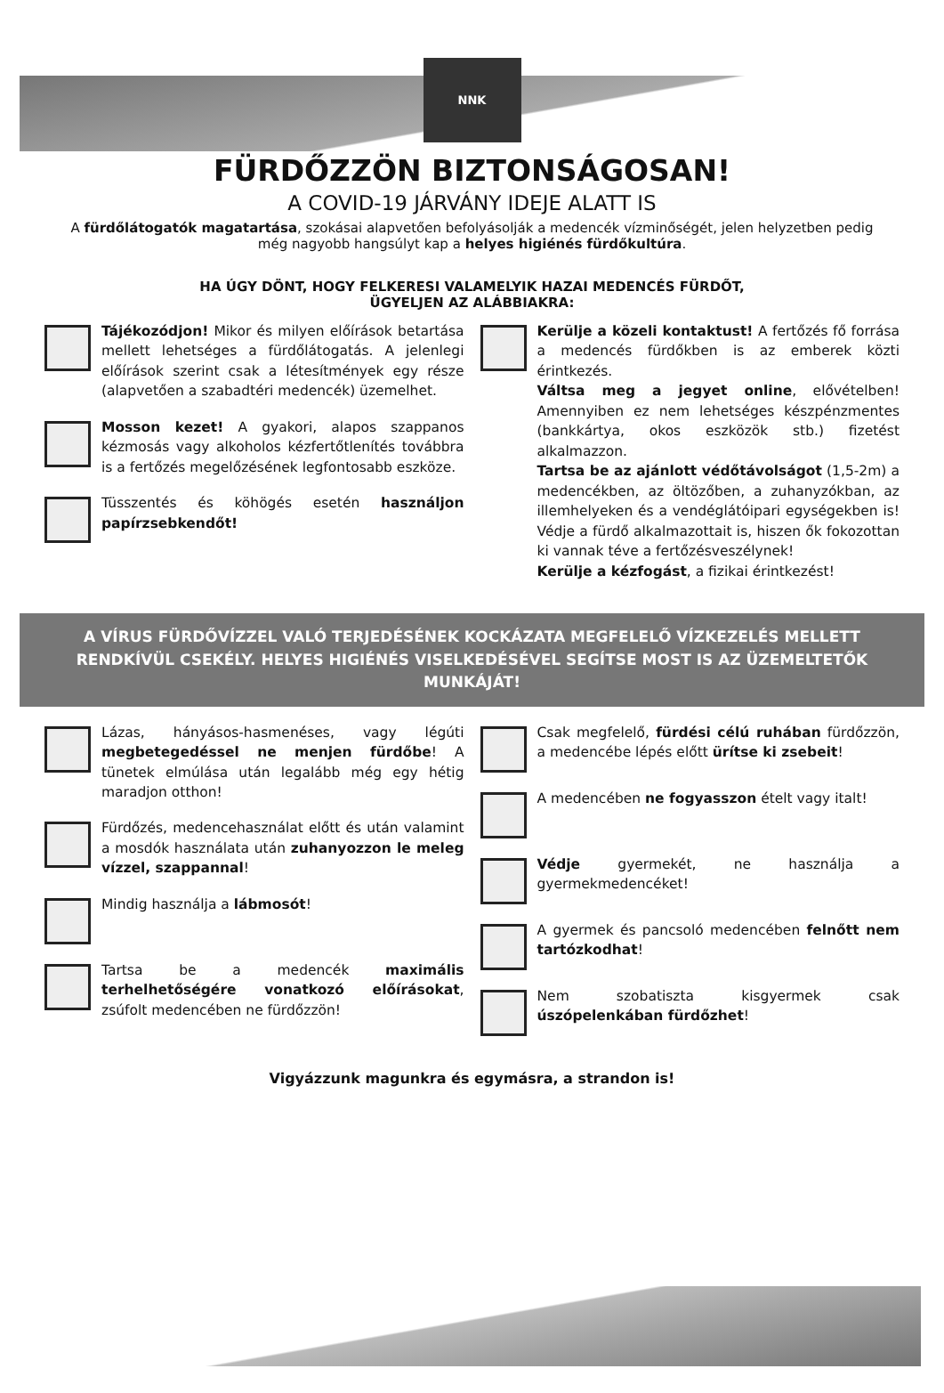NNK
FÜRDŐZZÖN BIZTONSÁGOSAN!
A COVID-19 JÁRVÁNY IDEJE ALATT IS
A fürdőlátogatók magatartása, szokásai alapvetően befolyásolják a medencék vízminőségét, jelen helyzetben pedig még nagyobb hangsúlyt kap a helyes higiénés fürdőkultúra.
HA ÚGY DÖNT, HOGY FELKERESI VALAMELYIK HAZAI MEDENCÉS FÜRDŐT,
ÜGYELJEN AZ ALÁBBIAKRA:
Tájékozódjon! Mikor és milyen előírások betartása mellett lehetséges a fürdőlátogatás. A jelenlegi előírások szerint csak a létesítmények egy része (alapvetően a szabadtéri medencék) üzemelhet.
Mosson kezet! A gyakori, alapos szappanos kézmosás vagy alkoholos kézfertőtlenítés továbbra is a fertőzés megelőzésének legfontosabb eszköze.
Tüsszentés és köhögés esetén használjon papírzsebkendőt!
Kerülje a közeli kontaktust! A fertőzés fő forrása a medencés fürdőkben is az emberek közti érintkezés.
Váltsa meg a jegyet online, elővételben! Amennyiben ez nem lehetséges készpénzmentes (bankkártya, okos eszközök stb.) fizetést alkalmazzon.
Tartsa be az ajánlott védőtávolságot (1,5-2m) a medencékben, az öltözőben, a zuhanyzókban, az illemhelyeken és a vendéglátóipari egységekben is! Védje a fürdő alkalmazottait is, hiszen ők fokozottan ki vannak téve a fertőzésveszélynek!
Kerülje a kézfogást, a fizikai érintkezést!
A VÍRUS FÜRDŐVÍZZEL VALÓ TERJEDÉSÉNEK KOCKÁZATA MEGFELELŐ VÍZKEZELÉS MELLETT RENDKÍVÜL CSEKÉLY. HELYES HIGIÉNÉS VISELKEDÉSÉVEL SEGÍTSE MOST IS AZ ÜZEMELTETŐK MUNKÁJÁT!
Lázas, hányásos-hasmenéses, vagy légúti megbetegedéssel ne menjen fürdőbe! A tünetek elmúlása után legalább még egy hétig maradjon otthon!
Fürdőzés, medencehasználat előtt és után valamint a mosdók használata után zuhanyozzon le meleg vízzel, szappannal!
Mindig használja a lábmosót!
Tartsa be a medencék maximális terhelhetőségére vonatkozó előírásokat, zsúfolt medencében ne fürdőzzön!
Csak megfelelő, fürdési célú ruhában fürdőzzön, a medencébe lépés előtt ürítse ki zsebeit!
A medencében ne fogyasszon ételt vagy italt!
Védje gyermekét, ne használja a gyermekmedencéket!
A gyermek és pancsoló medencében felnőtt nem tartózkodhat!
Nem szobatiszta kisgyermek csak úszópelenkában fürdőzhet!
Vigyázzunk magunkra és egymásra, a strandon is!